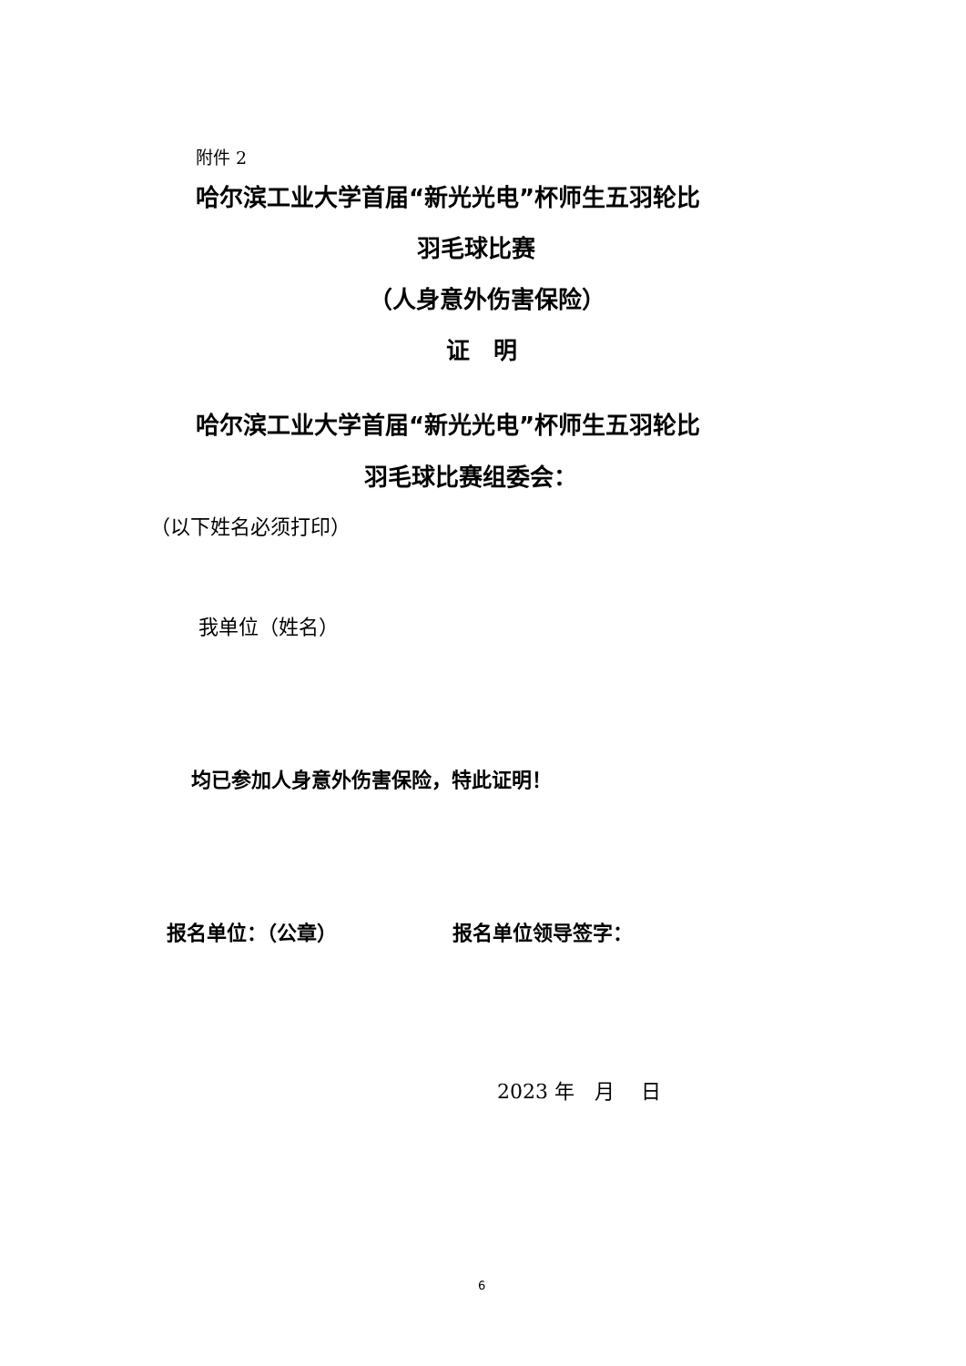附件 2
哈尔滨工业大学首届“新光光电”杯师生五羽轮比
羽毛球比赛
（人身意外伤害保险）
证　明
哈尔滨工业大学首届“新光光电”杯师生五羽轮比
羽毛球比赛组委会：
（以下姓名必须打印）
我单位（姓名）
均已参加人身意外伤害保险，特此证明！
报名单位：（公章） 报名单位领导签字：
2023 年　月　 日
6